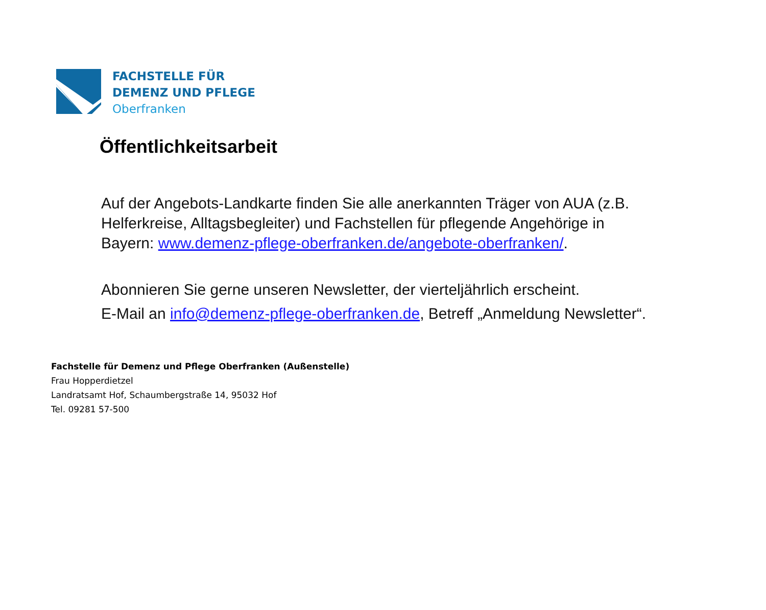FACHSTELLE FÜR
DEMENZ UND PFLEGE
Oberfranken
Öffentlichkeitsarbeit
Auf der Angebots-Landkarte finden Sie alle anerkannten Träger von AUA (z.B. Helferkreise, Alltagsbegleiter) und Fachstellen für pflegende Angehörige in Bayern: www.demenz-pflege-oberfranken.de/angebote-oberfranken/.
Abonnieren Sie gerne unseren Newsletter, der vierteljährlich erscheint.
E-Mail an info@demenz-pflege-oberfranken.de, Betreff „Anmeldung Newsletter“.
Fachstelle für Demenz und Pflege Oberfranken (Außenstelle)
Frau Hopperdietzel
Landratsamt Hof, Schaumbergstraße 14, 95032 Hof
Tel. 09281 57-500